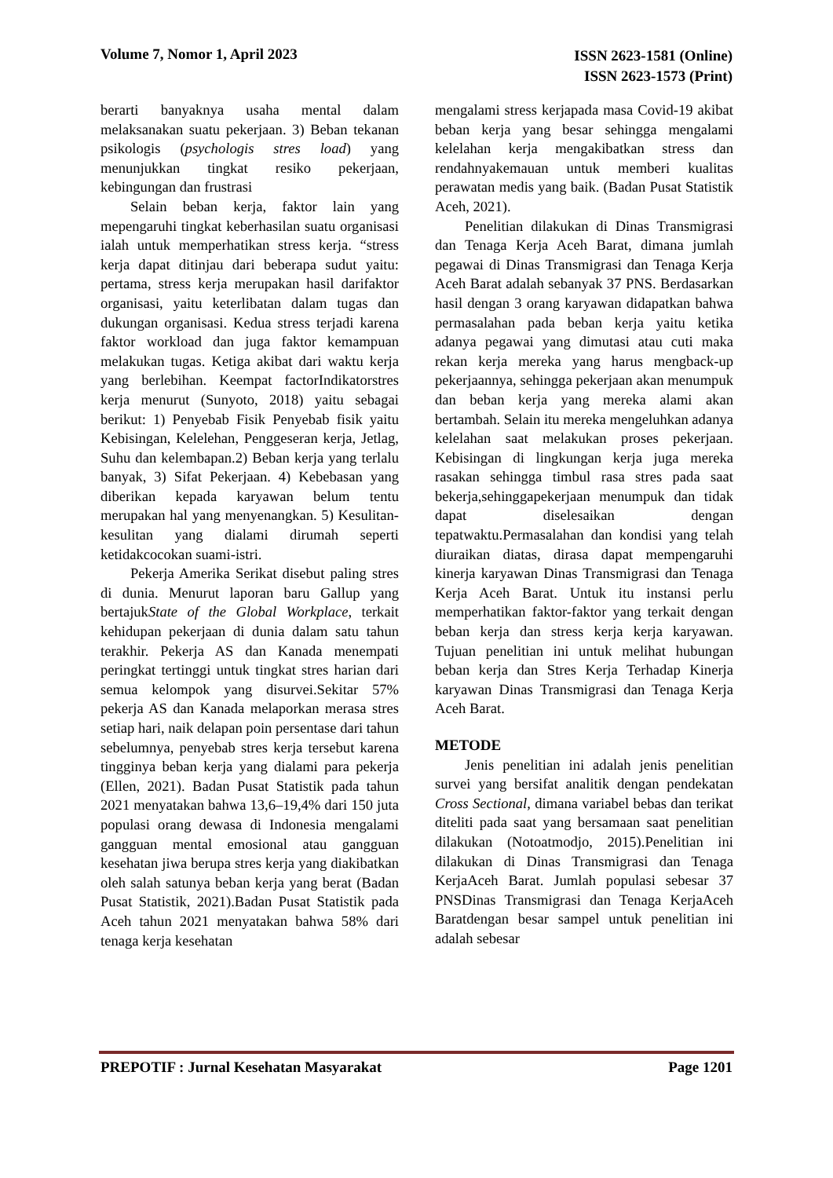Volume 7, Nomor 1, April 2023
ISSN 2623-1581 (Online)
ISSN 2623-1573 (Print)
berarti banyaknya usaha mental dalam melaksanakan suatu pekerjaan. 3) Beban tekanan psikologis (psychologis stres load) yang menunjukkan tingkat resiko pekerjaan, kebingungan dan frustrasi
Selain beban kerja, faktor lain yang mepengaruhi tingkat keberhasilan suatu organisasi ialah untuk memperhatikan stress kerja. “stress kerja dapat ditinjau dari beberapa sudut yaitu: pertama, stress kerja merupakan hasil darifaktor organisasi, yaitu keterlibatan dalam tugas dan dukungan organisasi. Kedua stress terjadi karena faktor workload dan juga faktor kemampuan melakukan tugas. Ketiga akibat dari waktu kerja yang berlebihan. Keempat factorIndikatorstres kerja menurut (Sunyoto, 2018) yaitu sebagai berikut: 1) Penyebab Fisik Penyebab fisik yaitu Kebisingan, Kelelehan, Penggeseran kerja, Jetlag, Suhu dan kelembapan.2) Beban kerja yang terlalu banyak, 3) Sifat Pekerjaan. 4) Kebebasan yang diberikan kepada karyawan belum tentu merupakan hal yang menyenangkan. 5) Kesulitan-kesulitan yang dialami dirumah seperti ketidakcocokan suami-istri.
Pekerja Amerika Serikat disebut paling stres di dunia. Menurut laporan baru Gallup yang bertajukState of the Global Workplace, terkait kehidupan pekerjaan di dunia dalam satu tahun terakhir. Pekerja AS dan Kanada menempati peringkat tertinggi untuk tingkat stres harian dari semua kelompok yang disurvei.Sekitar 57% pekerja AS dan Kanada melaporkan merasa stres setiap hari, naik delapan poin persentase dari tahun sebelumnya, penyebab stres kerja tersebut karena tingginya beban kerja yang dialami para pekerja (Ellen, 2021). Badan Pusat Statistik pada tahun 2021 menyatakan bahwa 13,6–19,4% dari 150 juta populasi orang dewasa di Indonesia mengalami gangguan mental emosional atau gangguan kesehatan jiwa berupa stres kerja yang diakibatkan oleh salah satunya beban kerja yang berat (Badan Pusat Statistik, 2021).Badan Pusat Statistik pada Aceh tahun 2021 menyatakan bahwa 58% dari tenaga kerja kesehatan
mengalami stress kerjapada masa Covid-19 akibat beban kerja yang besar sehingga mengalami kelelahan kerja mengakibatkan stress dan rendahnyakemauan untuk memberi kualitas perawatan medis yang baik. (Badan Pusat Statistik Aceh, 2021).
Penelitian dilakukan di Dinas Transmigrasi dan Tenaga Kerja Aceh Barat, dimana jumlah pegawai di Dinas Transmigrasi dan Tenaga Kerja Aceh Barat adalah sebanyak 37 PNS. Berdasarkan hasil dengan 3 orang karyawan didapatkan bahwa permasalahan pada beban kerja yaitu ketika adanya pegawai yang dimutasi atau cuti maka rekan kerja mereka yang harus mengback-up pekerjaannya, sehingga pekerjaan akan menumpuk dan beban kerja yang mereka alami akan bertambah. Selain itu mereka mengeluhkan adanya kelelahan saat melakukan proses pekerjaan. Kebisingan di lingkungan kerja juga mereka rasakan sehingga timbul rasa stres pada saat bekerja,sehinggapekerjaan menumpuk dan tidak dapat diselesaikan dengan tepatwaktu.Permasalahan dan kondisi yang telah diuraikan diatas, dirasa dapat mempengaruhi kinerja karyawan Dinas Transmigrasi dan Tenaga Kerja Aceh Barat. Untuk itu instansi perlu memperhatikan faktor-faktor yang terkait dengan beban kerja dan stress kerja kerja karyawan. Tujuan penelitian ini untuk melihat hubungan beban kerja dan Stres Kerja Terhadap Kinerja karyawan Dinas Transmigrasi dan Tenaga Kerja Aceh Barat.
METODE
Jenis penelitian ini adalah jenis penelitian survei yang bersifat analitik dengan pendekatan Cross Sectional, dimana variabel bebas dan terikat diteliti pada saat yang bersamaan saat penelitian dilakukan (Notoatmodjo, 2015).Penelitian ini dilakukan di Dinas Transmigrasi dan Tenaga KerjaAceh Barat. Jumlah populasi sebesar 37 PNSDinas Transmigrasi dan Tenaga KerjaAceh Baratdengan besar sampel untuk penelitian ini adalah sebesar
PREPOTIF : Jurnal Kesehatan Masyarakat
Page 1201